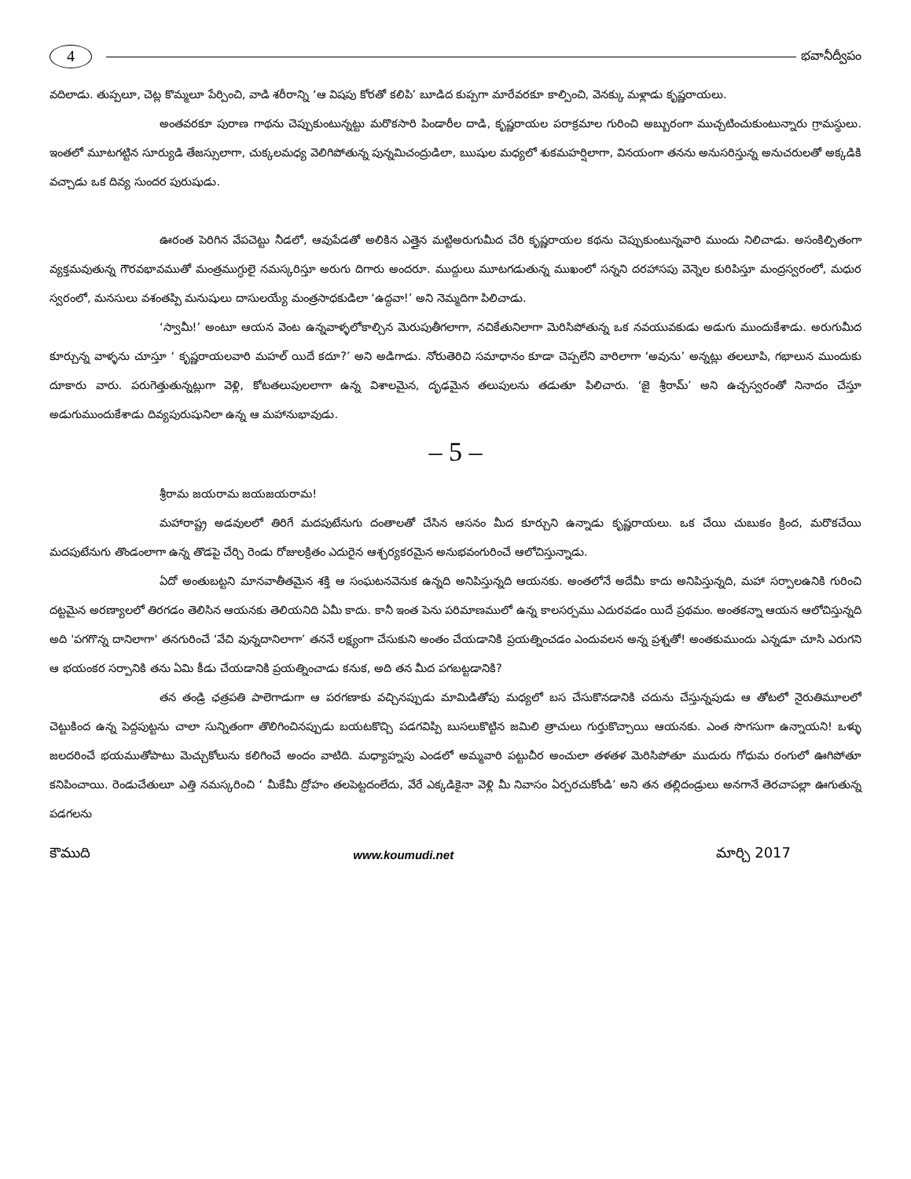4
భవానీద్వీపం
వదిలాడు. తుప్పలూ, చెట్ల కొమ్మలూ పేర్పించి, వాడి శరీరాన్ని ‘ఆ విషపు కోరతో కలిపి’ బూడిద కుప్పగా మారేవరకూ కాల్పించి, వెనక్కు మళ్లాడు కృష్ణరాయలు.
అంతవరకూ పురాణ గాథను చెప్పుకుంటున్నట్టు మరొకసారి పిండారీల దాడి, కృష్ణరాయల పరాక్రమాల గురించి అబ్బురంగా ముచ్చటించుకుంటున్నారు గ్రామస్థులు. ఇంతలో మూటగట్టిన సూర్యుడి తేజస్సులాగా, చుక్కలమధ్య వెలిగిపోతున్న పున్నమిచంద్రుడిలా, ఋషుల మధ్యలో శుకమహర్షిలాగా, వినయంగా తనను అనుసరిస్తున్న అనుచరులతో అక్కడికి వచ్చాడు ఒక దివ్య సుందర పురుషుడు.
ఊరంత పెరిగిన వేపచెట్టు నీడలో, ఆవుపేడతో అలికిన ఎత్తైన మట్టిఅరుగుమీద చేరి కృష్ణరాయల కథను చెప్పుకుంటున్నవారి ముందు నిలిచాడు. అసంకిల్పితంగా వ్యక్తమవుతున్న గౌరవభావముతో మంత్రముగ్ధులై నమస్కరిస్తూ అరుగు దిగారు అందరూ. ముద్దులు మూటగడుతున్న ముఖంలో సన్నని దరహాసపు వెన్నెల కురిపిస్తూ మంద్రస్వరంలో, మధుర స్వరంలో, మనసులు వశంతప్పి మనుషులు దాసులయ్యే మంత్రసాధకుడిలా ‘ఉద్ధవా!’ అని నెమ్మదిగా పిలిచాడు.
‘స్వామీ!’ అంటూ ఆయన వెంట ఉన్నవాళ్ళలోకాల్చిన మెరుపుతీగలాగా, నచికేతునిలాగా మెరిసిపోతున్న ఒక నవయువకుడు అడుగు ముందుకేశాడు. అరుగుమీద కూర్చున్న వాళ్ళను చూస్తూ ‘ కృష్ణరాయలవారి మహల్ యిదే కదూ?’ అని అడిగాడు. నోరుతెరిచి సమాధానం కూడా చెప్పలేని వారిలాగా ‘అవును’ అన్నట్లు తలలూపి, గభాలున ముందుకు దూకారు వారు. పరుగెత్తుతున్నట్లుగా వెళ్లి, కోటతలుపులలాగా ఉన్న విశాలమైన, దృఢమైన తలుపులను తడుతూ పిలిచారు. ‘జై శ్రీరామ్’ అని ఉచ్చస్వరంతో నినాదం చేస్తూ అడుగుముందుకేశాడు దివ్యపురుషునిలా ఉన్న ఆ మహానుభావుడు.
– 5 –
శ్రీరామ జయరామ జయజయరామ!
మహారాష్ట్ర అడవులలో తిరిగే మదపుటేనుగు దంతాలతో చేసిన ఆసనం మీద కూర్చుని ఉన్నాడు కృష్ణరాయలు. ఒక చేయి చుబుకం క్రింద, మరొకచేయి మదపుటేనుగు తొండంలాగా ఉన్న తొడపై చేర్చి రెండు రోజులక్రితం ఎదురైన ఆశ్చర్యకరమైన అనుభవంగురించే ఆలోచిస్తున్నాడు.
ఏదో అంతుబట్టని మానవాతీతమైన శక్తి ఆ సంఘటనవెనుక ఉన్నది అనిపిస్తున్నది ఆయనకు. అంతలోనే అదేమీ కాదు అనిపిస్తున్నది, మహా సర్పాలఉనికి గురించి దట్టమైన అరణ్యాలలో తిరగడం తెలిసిన ఆయనకు తెలియనిది ఏమీ కాదు. కానీ ఇంత పెను పరిమాణములో ఉన్న కాలసర్పము ఎదురవడం యిదే ప్రథమం. అంతకన్నా ఆయన ఆలోచిస్తున్నది అది 'పగగొన్న దానిలాగా' తనగురించే ‘వేచి వున్నదానిలాగా’ తననే లక్ష్యంగా చేసుకుని అంతం చేయడానికి ప్రయత్నించడం ఎందువలన అన్న ప్రశ్నతో! అంతకుముందు ఎన్నడూ చూసి ఎరుగని ఆ భయంకర సర్పానికి తను ఏమి కీడు చేయడానికి ప్రయత్నించాడు కనుక, అది తన మీద పగబట్టడానికి?
తన తండ్రి ఛత్రపతి పాలెగాడుగా ఆ పరగణాకు వచ్చినప్పుడు మామిడితోపు మధ్యలో బస చేసుకొనడానికి చదును చేస్తున్నపుడు ఆ తోటలో నైరుతిమూలలో చెట్టుకింద ఉన్న పెద్దపుట్టను చాలా సున్నితంగా తొలిగించినప్పుడు బయటకొచ్చి పడగవిప్పి బుసలుకొట్టిన జమిలి త్రాచులు గుర్తుకొచ్చాయి ఆయనకు. ఎంత సొగసుగా ఉన్నాయని! ఒళ్ళు జలదరించే భయముతోపాటు మెచ్చుకోలును కలిగించే అందం వాటిది. మధ్యాహ్నపు ఎండలో అమ్మవారి పట్టుచీర అంచులా తళతళ మెరిసిపోతూ ముదురు గోధుమ రంగులో ఊగిపోతూ కనిపించాయి. రెండుచేతులూ ఎత్తి నమస్కరించి ‘ మీకేమీ ద్రోహం తలపెట్టదంలేదు, వేరే ఎక్కడికైనా వెళ్లి మీ నివాసం ఏర్పరచుకోండి’ అని తన తల్లిదండ్రులు అనగానే తెరచాపల్లా ఊగుతున్న పడగలను
కౌముది www.koumudi.net మార్చి 2017